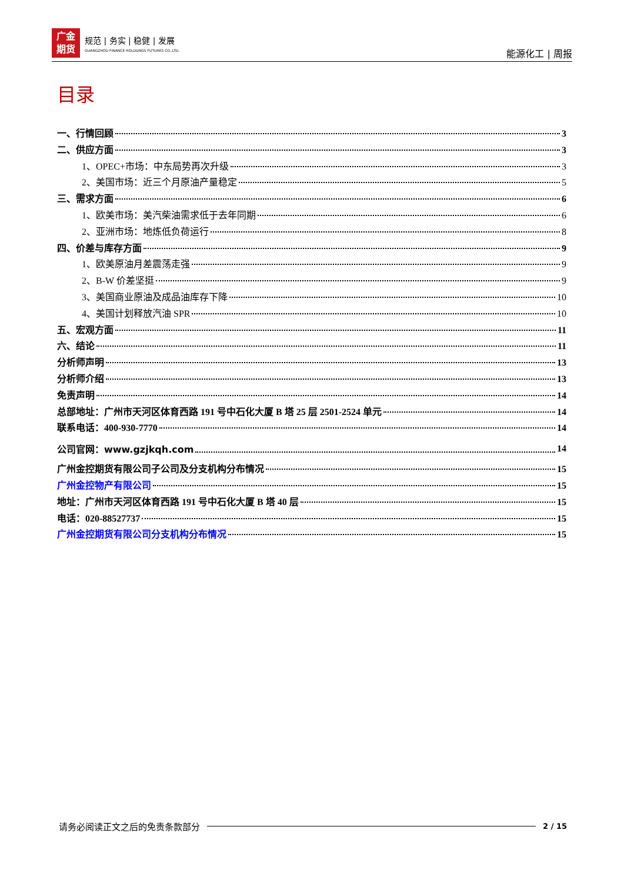广金
期货
规范 | 务实 | 稳健 | 发展
GUANGZHOU FINANCE HOLDUNGS FUTURES CO.,LTD.
能源化工 | 周报
目录
一、行情回顾 3
二、供应方面 3
1、OPEC+市场：中东局势再次升级 3
2、美国市场：近三个月原油产量稳定 5
三、需求方面 6
1、欧美市场：美汽柴油需求低于去年同期 6
2、亚洲市场：地炼低负荷运行 8
四、价差与库存方面 9
1、欧美原油月差震荡走强 9
2、B-W 价差坚挺 9
3、美国商业原油及成品油库存下降 10
4、美国计划释放汽油 SPR 10
五、宏观方面 11
六、结论 11
分析师声明 13
分析师介绍 13
免责声明 14
总部地址：广州市天河区体育西路 191 号中石化大厦 B 塔 25 层 2501-2524 单元 14
联系电话：400-930-7770 14
公司官网：www.gzjkqh.com 14
广州金控期货有限公司子公司及分支机构分布情况 15
广州金控物产有限公司 15
地址：广州市天河区体育西路 191 号中石化大厦 B 塔 40 层 15
电话：020-88527737 15
广州金控期货有限公司分支机构分布情况 15
请务必阅读正文之后的免责条款部分 2 / 15